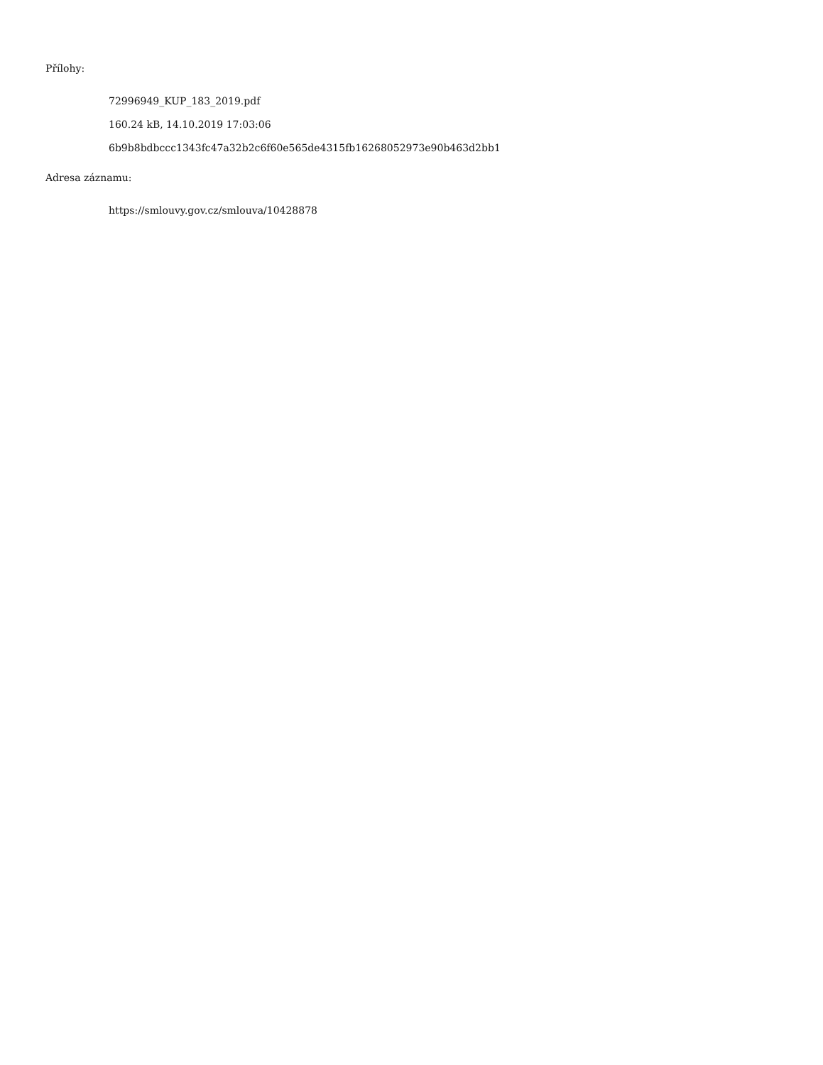Přílohy:
72996949_KUP_183_2019.pdf
160.24 kB, 14.10.2019 17:03:06
6b9b8bdbccc1343fc47a32b2c6f60e565de4315fb16268052973e90b463d2bb1
Adresa záznamu:
https://smlouvy.gov.cz/smlouva/10428878